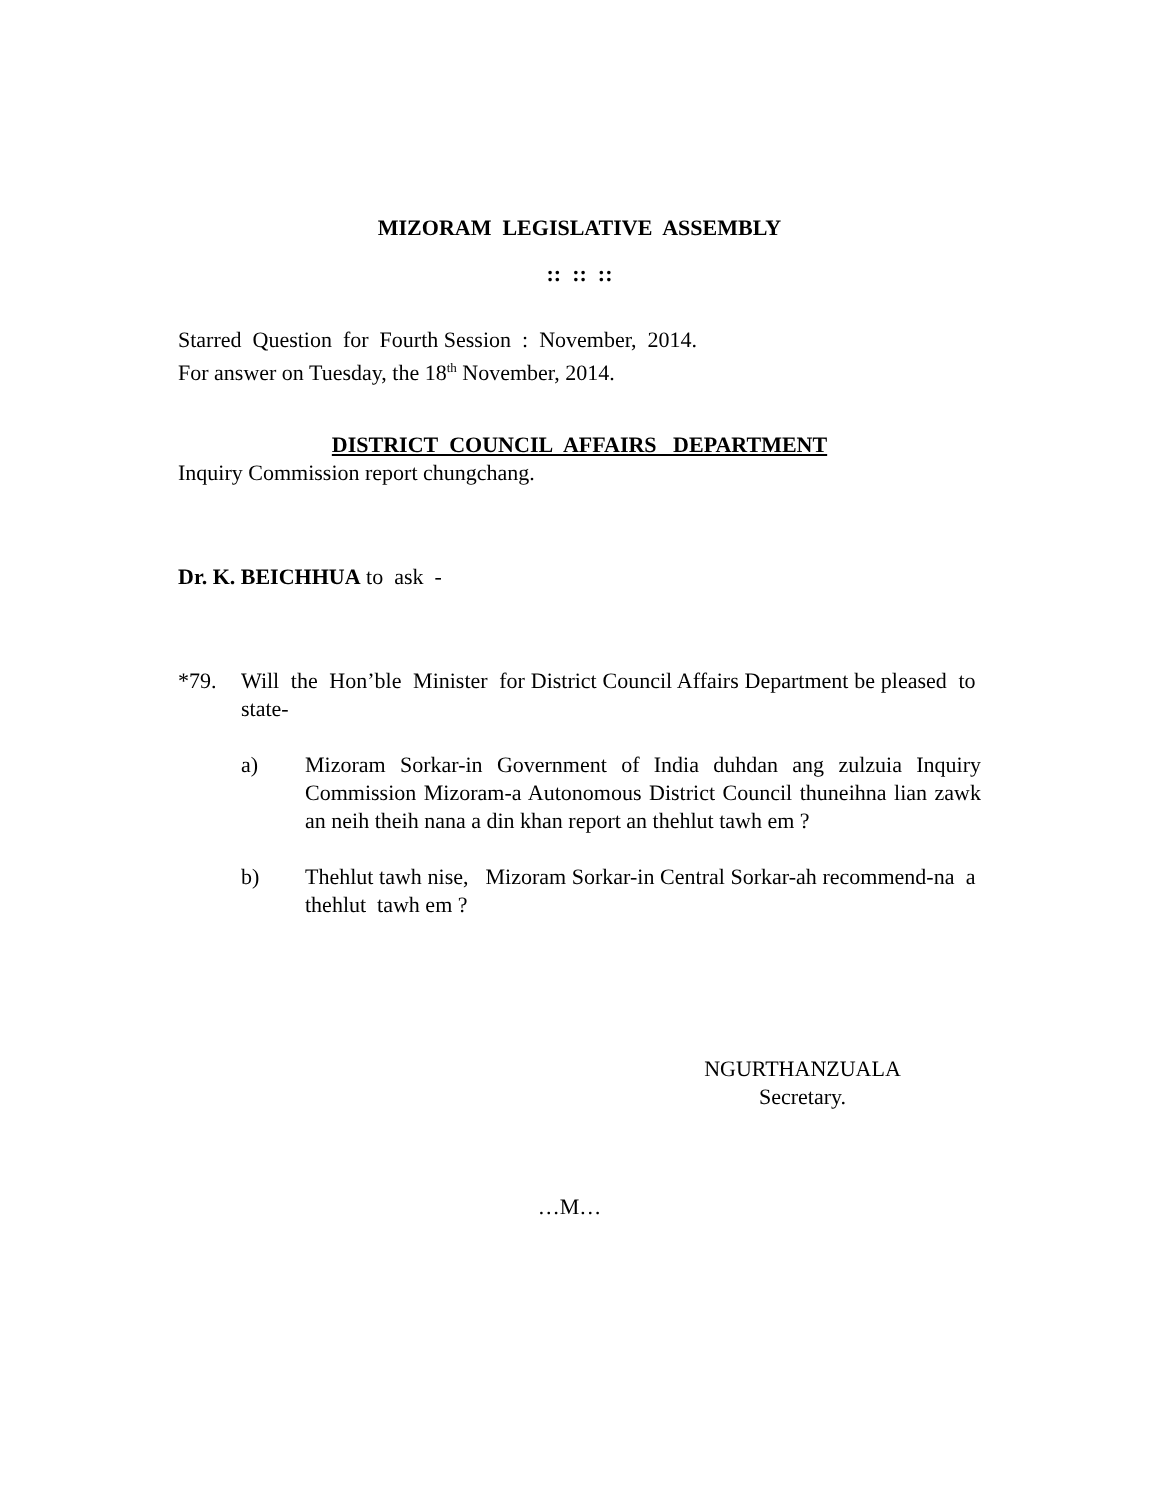MIZORAM LEGISLATIVE ASSEMBLY
:: :: ::
Starred Question for Fourth Session : November, 2014.
For answer on Tuesday, the 18<sup>th</sup> November, 2014.
DISTRICT COUNCIL AFFAIRS DEPARTMENT
Inquiry Commission report chungchang.
Dr. K. BEICHHUA to ask -
*79. Will the Hon’ble Minister for District Council Affairs Department be pleased to state-
a) Mizoram Sorkar-in Government of India duhdan ang zulzuia Inquiry Commission Mizoram-a Autonomous District Council thuneihna lian zawk an neih theih nana a din khan report an thehlut tawh em ?
b) Thehlut tawh nise, Mizoram Sorkar-in Central Sorkar-ah recommend-na a thehlut tawh em ?
NGURTHANZUALA
Secretary.
…M…